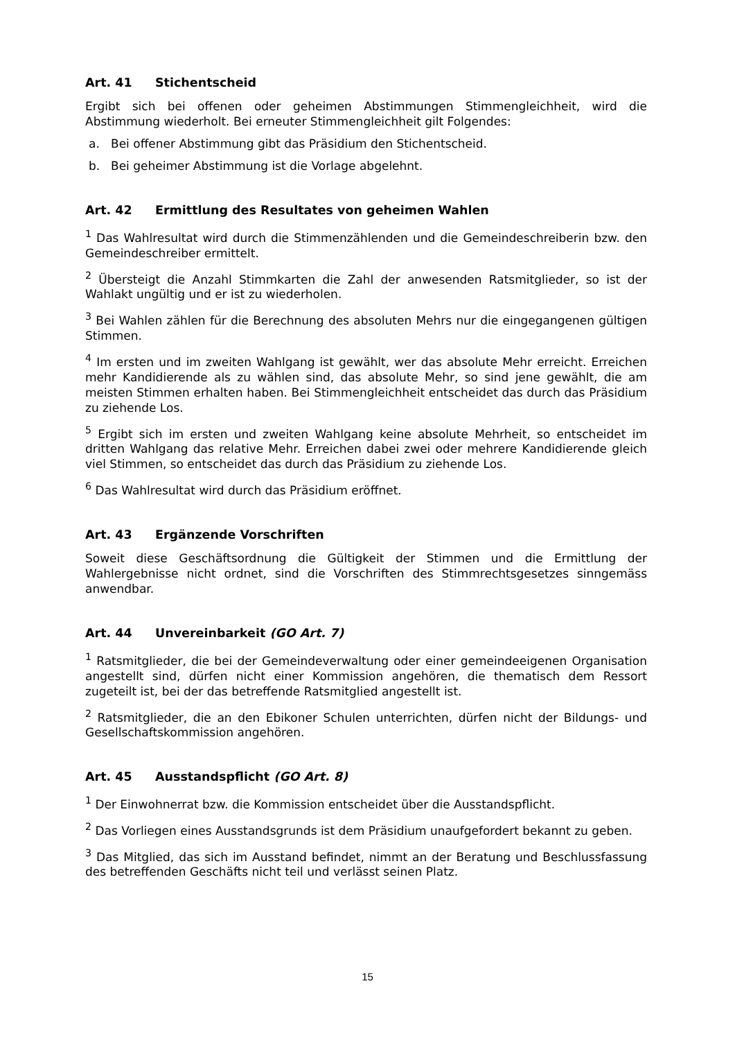Art. 41 Stichentscheid
Ergibt sich bei offenen oder geheimen Abstimmungen Stimmengleichheit, wird die Abstimmung wiederholt. Bei erneuter Stimmengleichheit gilt Folgendes:
a. Bei offener Abstimmung gibt das Präsidium den Stichentscheid.
b. Bei geheimer Abstimmung ist die Vorlage abgelehnt.
Art. 42 Ermittlung des Resultates von geheimen Wahlen
<sup>1</sup> Das Wahlresultat wird durch die Stimmenzählenden und die Gemeindeschreiberin bzw. den Gemeindeschreiber ermittelt.
<sup>2</sup> Übersteigt die Anzahl Stimmkarten die Zahl der anwesenden Ratsmitglieder, so ist der Wahlakt ungültig und er ist zu wiederholen.
<sup>3</sup> Bei Wahlen zählen für die Berechnung des absoluten Mehrs nur die eingegangenen gültigen Stimmen.
<sup>4</sup> Im ersten und im zweiten Wahlgang ist gewählt, wer das absolute Mehr erreicht. Erreichen mehr Kandidierende als zu wählen sind, das absolute Mehr, so sind jene gewählt, die am meisten Stimmen erhalten haben. Bei Stimmengleichheit entscheidet das durch das Präsidium zu ziehende Los.
<sup>5</sup> Ergibt sich im ersten und zweiten Wahlgang keine absolute Mehrheit, so entscheidet im dritten Wahlgang das relative Mehr. Erreichen dabei zwei oder mehrere Kandidierende gleich viel Stimmen, so entscheidet das durch das Präsidium zu ziehende Los.
<sup>6</sup> Das Wahlresultat wird durch das Präsidium eröffnet.
Art. 43 Ergänzende Vorschriften
Soweit diese Geschäftsordnung die Gültigkeit der Stimmen und die Ermittlung der Wahlergebnisse nicht ordnet, sind die Vorschriften des Stimmrechtsgesetzes sinngemäss anwendbar.
Art. 44 Unvereinbarkeit (GO Art. 7)
<sup>1</sup> Ratsmitglieder, die bei der Gemeindeverwaltung oder einer gemeindeeigenen Organisation angestellt sind, dürfen nicht einer Kommission angehören, die thematisch dem Ressort zugeteilt ist, bei der das betreffende Ratsmitglied angestellt ist.
<sup>2</sup> Ratsmitglieder, die an den Ebikoner Schulen unterrichten, dürfen nicht der Bildungs- und Gesellschaftskommission angehören.
Art. 45 Ausstandspflicht (GO Art. 8)
<sup>1</sup> Der Einwohnerrat bzw. die Kommission entscheidet über die Ausstandspflicht.
<sup>2</sup> Das Vorliegen eines Ausstandsgrunds ist dem Präsidium unaufgefordert bekannt zu geben.
<sup>3</sup> Das Mitglied, das sich im Ausstand befindet, nimmt an der Beratung und Beschlussfassung des betreffenden Geschäfts nicht teil und verlässt seinen Platz.
15